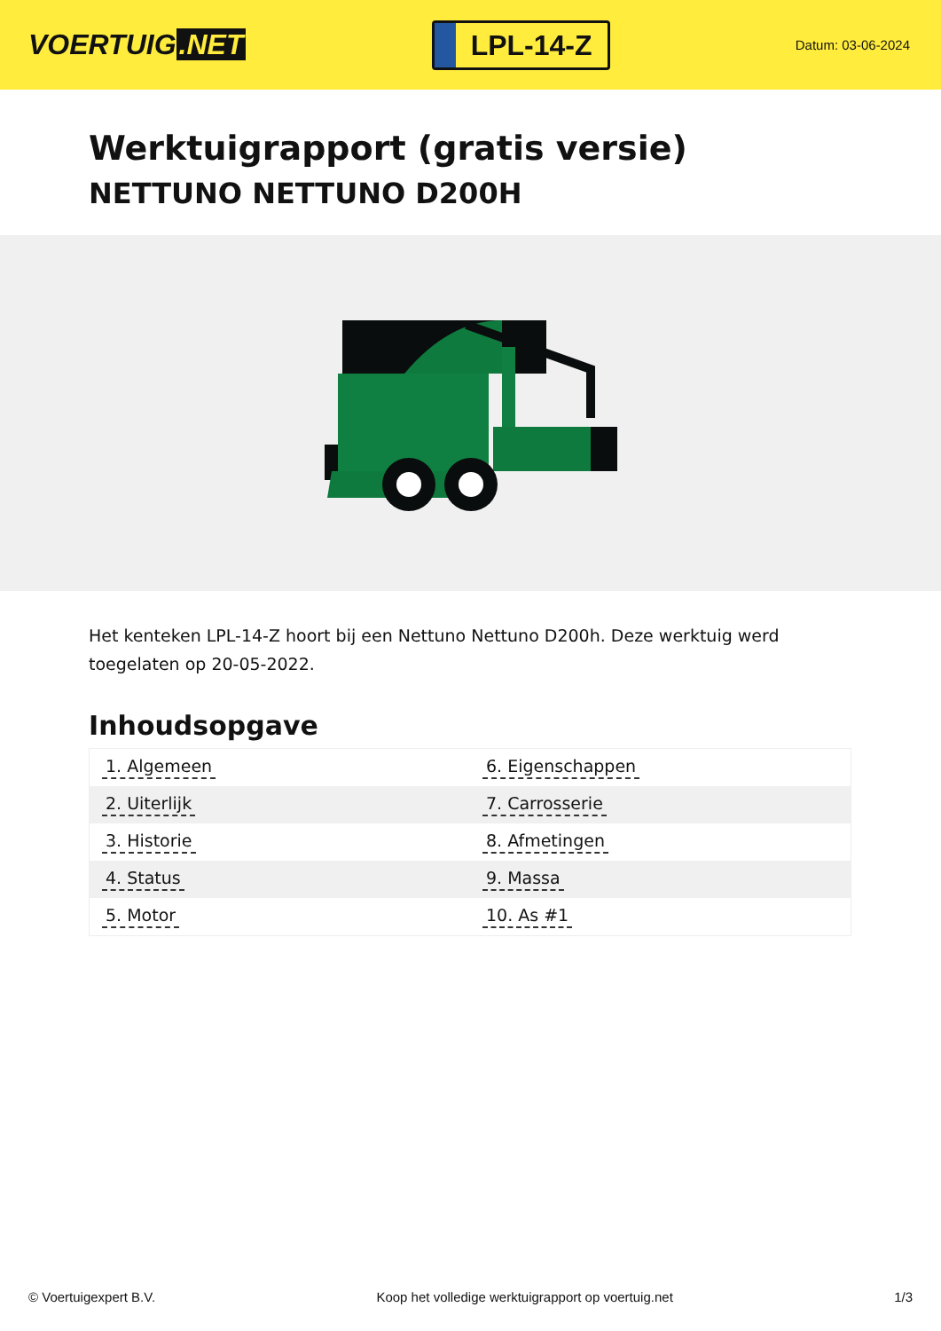VOERTUIG.NET
LPL-14-Z
Datum: 03-06-2024
Werktuigrapport (gratis versie)
NETTUNO NETTUNO D200H
Het kenteken LPL-14-Z hoort bij een Nettuno Nettuno D200h. Deze werktuig werd toegelaten op 20-05-2022.
Inhoudsopgave
| 1. Algemeen | 6. Eigenschappen |
| 2. Uiterlijk | 7. Carrosserie |
| 3. Historie | 8. Afmetingen |
| 4. Status | 9. Massa |
| 5. Motor | 10. As #1 |
© Voertuigexpert B.V. Koop het volledige werktuigrapport op voertuig.net 1/3